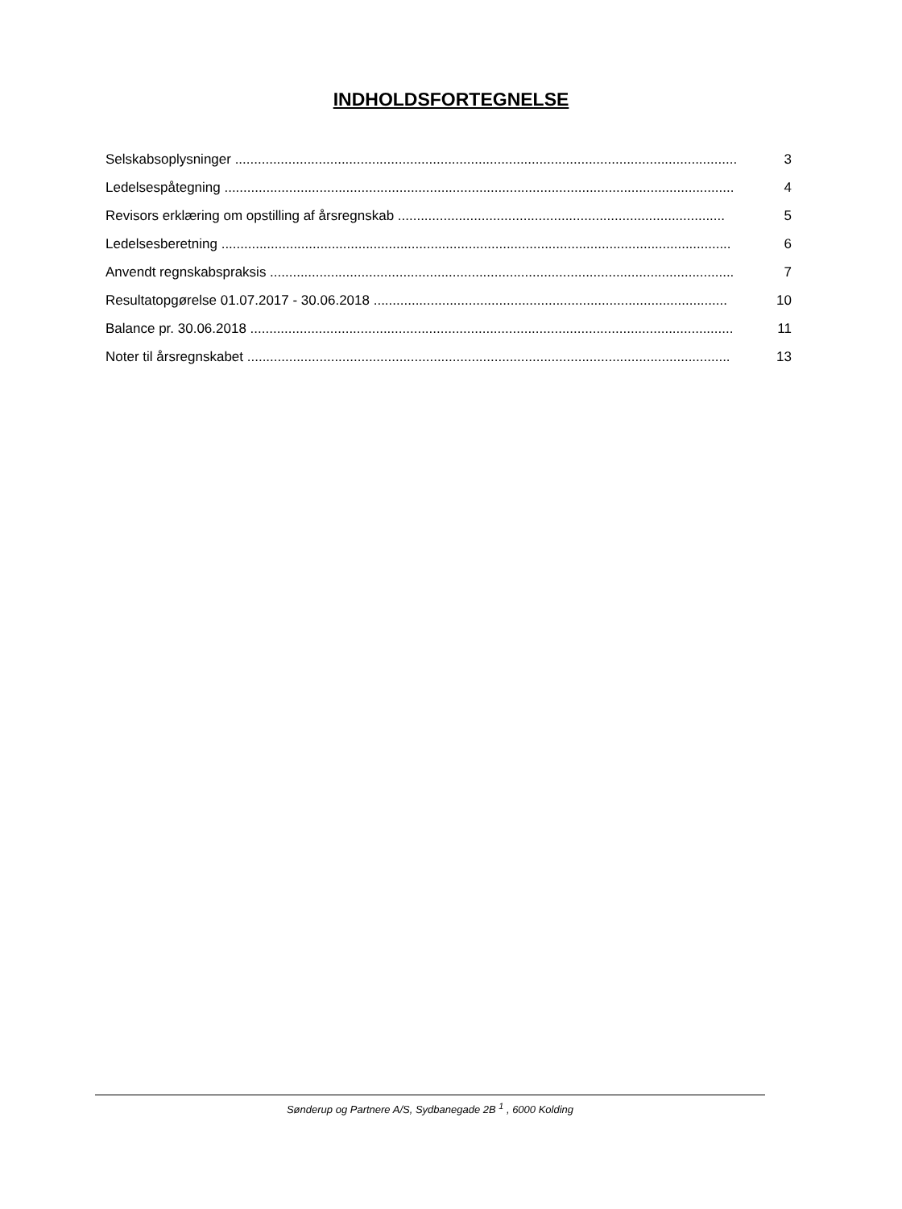INDHOLDSFORTEGNELSE
Selskabsoplysninger .................................................................................................................................... 3
Ledelsespåtegning ...................................................................................................................................... 4
Revisors erklæring om opstilling af årsregnskab ...................................................................................... 5
Ledelsesberetning ...................................................................................................................................... 6
Anvendt regnskabspraksis .......................................................................................................................... 7
Resultatopgørelse 01.07.2017 - 30.06.2018 ............................................................................................. 10
Balance pr. 30.06.2018 ............................................................................................................................... 11
Noter til årsregnskabet ............................................................................................................................... 13
Sønderup og Partnere A/S, Sydbanegade 2B <sup>1</sup> , 6000 Kolding